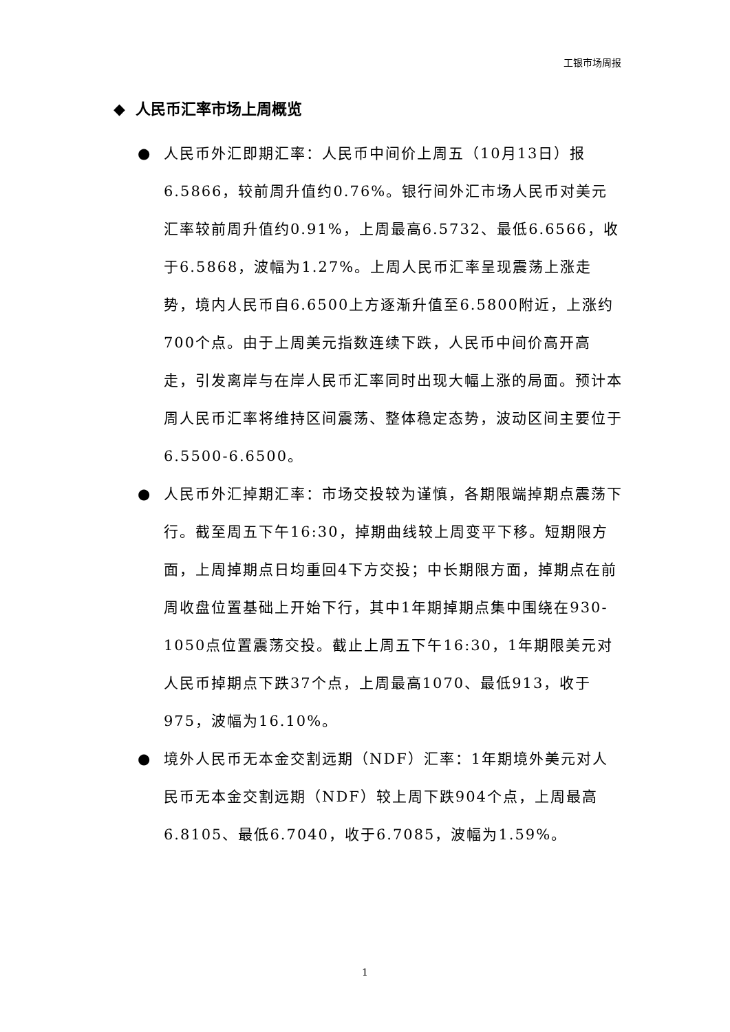工银市场周报
◆ 人民币汇率市场上周概览
● 人民币外汇即期汇率：人民币中间价上周五（10月13日）报6.5866，较前周升值约0.76%。银行间外汇市场人民币对美元汇率较前周升值约0.91%，上周最高6.5732、最低6.6566，收于6.5868，波幅为1.27%。上周人民币汇率呈现震荡上涨走势，境内人民币自6.6500上方逐渐升值至6.5800附近，上涨约700个点。由于上周美元指数连续下跌，人民币中间价高开高走，引发离岸与在岸人民币汇率同时出现大幅上涨的局面。预计本周人民币汇率将维持区间震荡、整体稳定态势，波动区间主要位于6.5500-6.6500。
● 人民币外汇掉期汇率：市场交投较为谨慎，各期限端掉期点震荡下行。截至周五下午16:30，掉期曲线较上周变平下移。短期限方面，上周掉期点日均重回4下方交投；中长期限方面，掉期点在前周收盘位置基础上开始下行，其中1年期掉期点集中围绕在930-1050点位置震荡交投。截止上周五下午16:30，1年期限美元对人民币掉期点下跌37个点，上周最高1070、最低913，收于975，波幅为16.10%。
● 境外人民币无本金交割远期（NDF）汇率：1年期境外美元对人民币无本金交割远期（NDF）较上周下跌904个点，上周最高6.8105、最低6.7040，收于6.7085，波幅为1.59%。
1